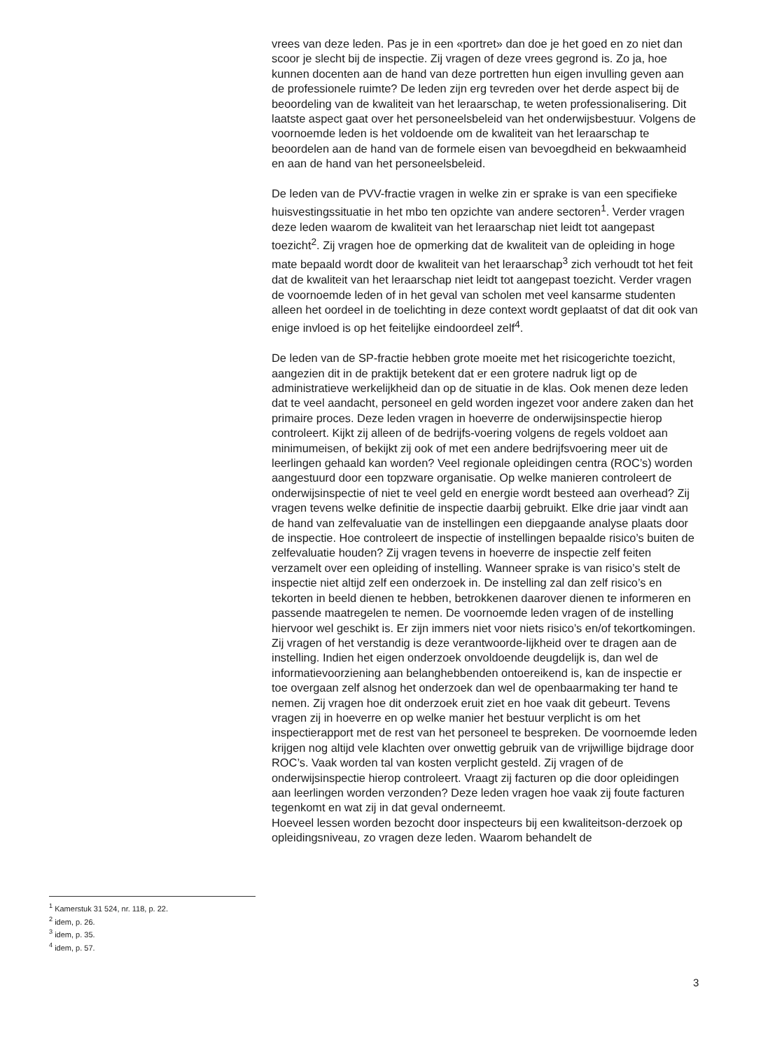vrees van deze leden. Pas je in een «portret» dan doe je het goed en zo niet dan scoor je slecht bij de inspectie. Zij vragen of deze vrees gegrond is. Zo ja, hoe kunnen docenten aan de hand van deze portretten hun eigen invulling geven aan de professionele ruimte? De leden zijn erg tevreden over het derde aspect bij de beoordeling van de kwaliteit van het leraarschap, te weten professionalisering. Dit laatste aspect gaat over het personeelsbeleid van het onderwijsbestuur. Volgens de voornoemde leden is het voldoende om de kwaliteit van het leraarschap te beoordelen aan de hand van de formele eisen van bevoegdheid en bekwaamheid en aan de hand van het personeelsbeleid.
De leden van de PVV-fractie vragen in welke zin er sprake is van een specifieke huisvestingssituatie in het mbo ten opzichte van andere sectoren<sup>1</sup>. Verder vragen deze leden waarom de kwaliteit van het leraarschap niet leidt tot aangepast toezicht<sup>2</sup>. Zij vragen hoe de opmerking dat de kwaliteit van de opleiding in hoge mate bepaald wordt door de kwaliteit van het leraarschap<sup>3</sup> zich verhoudt tot het feit dat de kwaliteit van het leraarschap niet leidt tot aangepast toezicht. Verder vragen de voornoemde leden of in het geval van scholen met veel kansarme studenten alleen het oordeel in de toelichting in deze context wordt geplaatst of dat dit ook van enige invloed is op het feitelijke eindoordeel zelf<sup>4</sup>.
De leden van de SP-fractie hebben grote moeite met het risicogerichte toezicht, aangezien dit in de praktijk betekent dat er een grotere nadruk ligt op de administratieve werkelijkheid dan op de situatie in de klas. Ook menen deze leden dat te veel aandacht, personeel en geld worden ingezet voor andere zaken dan het primaire proces. Deze leden vragen in hoeverre de onderwijsinspectie hierop controleert. Kijkt zij alleen of de bedrijfs-voering volgens de regels voldoet aan minimumeisen, of bekijkt zij ook of met een andere bedrijfsvoering meer uit de leerlingen gehaald kan worden? Veel regionale opleidingen centra (ROC’s) worden aangestuurd door een topzware organisatie. Op welke manieren controleert de onderwijsinspectie of niet te veel geld en energie wordt besteed aan overhead? Zij vragen tevens welke definitie de inspectie daarbij gebruikt. Elke drie jaar vindt aan de hand van zelfevaluatie van de instellingen een diepgaande analyse plaats door de inspectie. Hoe controleert de inspectie of instellingen bepaalde risico’s buiten de zelfevaluatie houden? Zij vragen tevens in hoeverre de inspectie zelf feiten verzamelt over een opleiding of instelling. Wanneer sprake is van risico’s stelt de inspectie niet altijd zelf een onderzoek in. De instelling zal dan zelf risico’s en tekorten in beeld dienen te hebben, betrokkenen daarover dienen te informeren en passende maatregelen te nemen. De voornoemde leden vragen of de instelling hiervoor wel geschikt is. Er zijn immers niet voor niets risico’s en/of tekortkomingen. Zij vragen of het verstandig is deze verantwoorde-lijkheid over te dragen aan de instelling. Indien het eigen onderzoek onvoldoende deugdelijk is, dan wel de informatievoorziening aan belanghebbenden ontoereikend is, kan de inspectie er toe overgaan zelf alsnog het onderzoek dan wel de openbaarmaking ter hand te nemen. Zij vragen hoe dit onderzoek eruit ziet en hoe vaak dit gebeurt. Tevens vragen zij in hoeverre en op welke manier het bestuur verplicht is om het inspectierapport met de rest van het personeel te bespreken. De voornoemde leden krijgen nog altijd vele klachten over onwettig gebruik van de vrijwillige bijdrage door ROC’s. Vaak worden tal van kosten verplicht gesteld. Zij vragen of de onderwijsinspectie hierop controleert. Vraagt zij facturen op die door opleidingen aan leerlingen worden verzonden? Deze leden vragen hoe vaak zij foute facturen tegenkomt en wat zij in dat geval onderneemt.
Hoeveel lessen worden bezocht door inspecteurs bij een kwaliteitson-derzoek op opleidingsniveau, zo vragen deze leden. Waarom behandelt de
<sup>1</sup> Kamerstuk 31 524, nr. 118, p. 22.
<sup>2</sup> idem, p. 26.
<sup>3</sup> idem, p. 35.
<sup>4</sup> idem, p. 57.
3